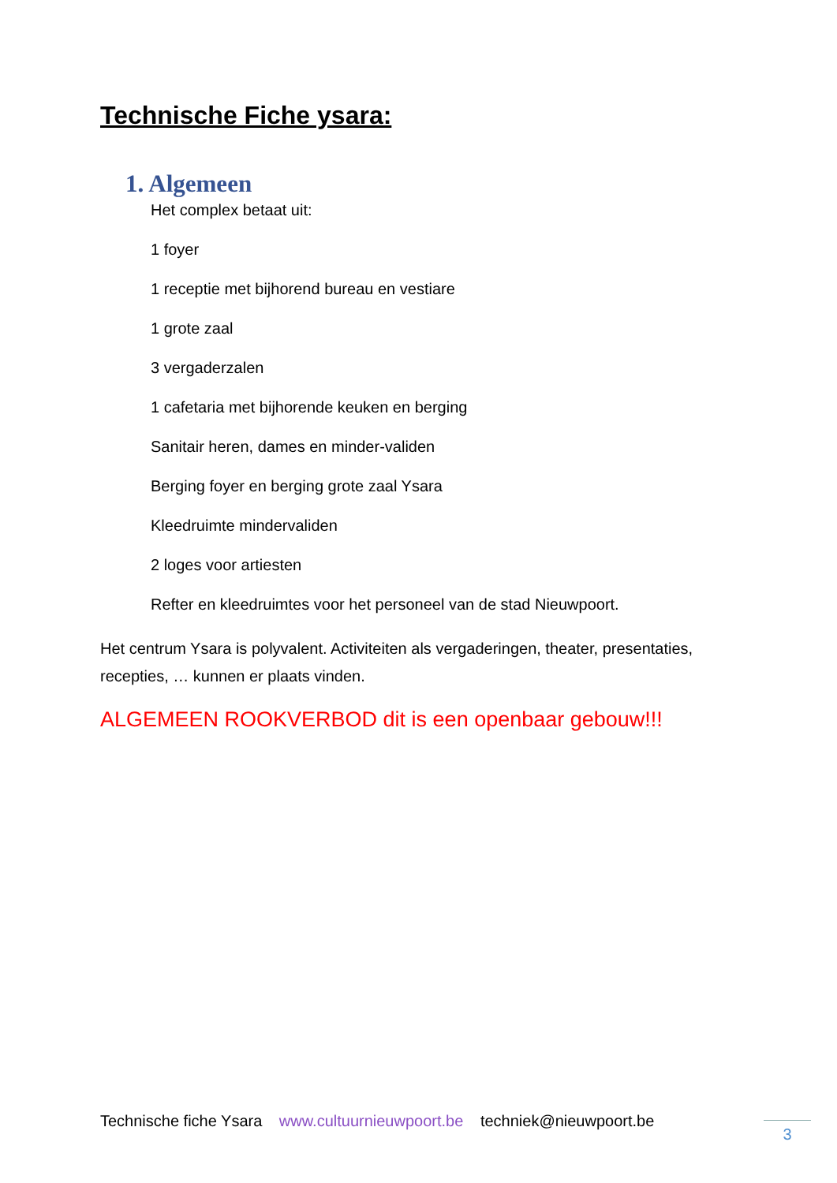Technische Fiche ysara:
1. Algemeen
Het complex betaat uit:
1 foyer
1 receptie met bijhorend bureau en vestiare
1 grote zaal
3 vergaderzalen
1 cafetaria met bijhorende keuken en berging
Sanitair heren, dames en minder-validen
Berging foyer en berging grote zaal Ysara
Kleedruimte mindervaliden
2 loges voor artiesten
Refter en kleedruimtes voor het personeel van de stad Nieuwpoort.
Het centrum Ysara is polyvalent. Activiteiten als vergaderingen, theater, presentaties, recepties, … kunnen er plaats vinden.
ALGEMEEN ROOKVERBOD dit is een openbaar gebouw!!!
Technische fiche Ysara www.cultuurnieuwpoort.be techniek@nieuwpoort.be 3